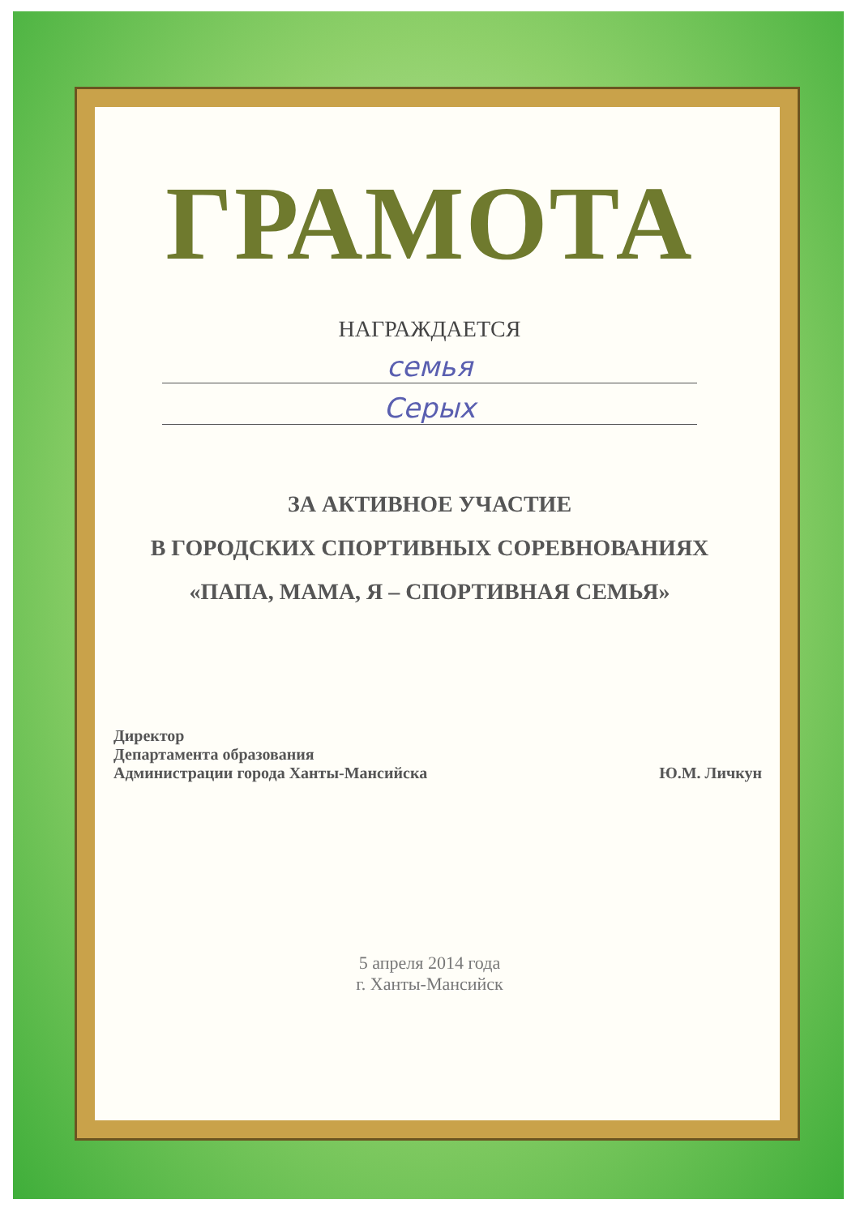ГРАМОТА
НАГРАЖДАЕТСЯ
семья
Серых
ЗА АКТИВНОЕ УЧАСТИЕ
В ГОРОДСКИХ СПОРТИВНЫХ СОРЕВНОВАНИЯХ
«ПАПА, МАМА, Я – СПОРТИВНАЯ СЕМЬЯ»
Директор
Департамента образования
Администрации города Ханты-Мансийска
Ю.М. Личкун
5 апреля 2014 года
г. Ханты-Мансийск